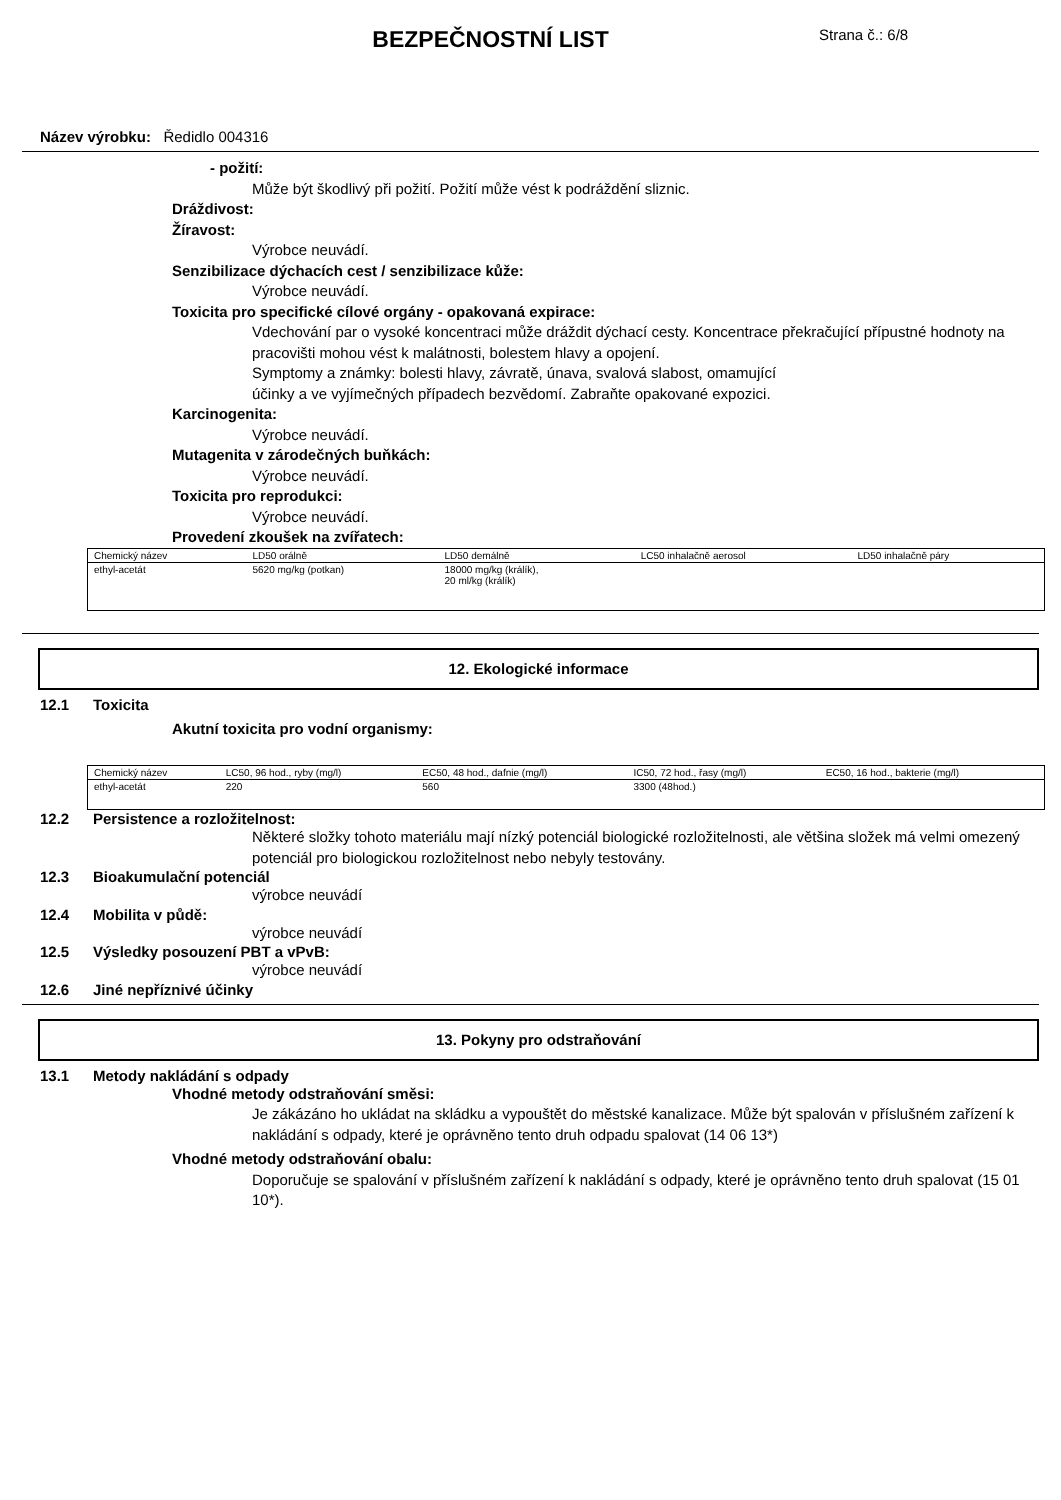BEZPEČNOSTNÍ LIST
Strana č.: 6/8
Název výrobku: Ředidlo 004316
- požití:
Může být škodlivý při požití. Požití může vést k podráždění sliznic.
Dráždivost:
Žíravost:
Výrobce neuvádí.
Senzibilizace dýchacích cest / senzibilizace kůže:
Výrobce neuvádí.
Toxicita pro specifické cílové orgány - opakovaná expirace:
Vdechování par o vysoké koncentraci může dráždit dýchací cesty. Koncentrace překračující přípustné hodnoty na pracovišti mohou vést k malátnosti, bolestem hlavy a opojení.
Symptomy a známky: bolesti hlavy, závratě, únava, svalová slabost, omamující
účinky a ve vyjímečných případech bezvědomí. Zabraňte opakované expozici.
Karcinogenita:
Výrobce neuvádí.
Mutagenita v zárodečných buňkách:
Výrobce neuvádí.
Toxicita pro reprodukci:
Výrobce neuvádí.
Provedení zkoušek na zvířatech:
| Chemický název | LD50 orálně | LD50 demálně | LC50 inhalačně aerosol | LD50 inhalačně páry |
| ethyl-acetát | 5620 mg/kg (potkan) | 18000 mg/kg (králík), 20 ml/kg (králík) | | |
12. Ekologické informace
12.1 Toxicita
Akutní toxicita pro vodní organismy:
| Chemický název | LC50, 96 hod., ryby (mg/l) | EC50, 48 hod., dafnie (mg/l) | IC50, 72 hod., řasy (mg/l) | EC50, 16 hod., bakterie (mg/l) |
| ethyl-acetát | 220 | 560 | 3300 (48hod.) | |
12.2 Persistence a rozložitelnost:
Některé složky tohoto materiálu mají nízký potenciál biologické rozložitelnosti, ale většina složek má velmi omezený potenciál pro biologickou rozložitelnost nebo nebyly testovány.
12.3 Bioakumulační potenciál
výrobce neuvádí
12.4 Mobilita v půdě:
výrobce neuvádí
12.5 Výsledky posouzení PBT a vPvB:
výrobce neuvádí
12.6 Jiné nepříznivé účinky
13. Pokyny pro odstraňování
13.1 Metody nakládání s odpady
Vhodné metody odstraňování směsi:
Je zákázáno ho ukládat na skládku a vypouštět do městské kanalizace. Může být spalován v příslušném zařízení k nakládání s odpady, které je oprávněno tento druh odpadu spalovat (14 06 13*)
Vhodné metody odstraňování obalu:
Doporučuje se spalování v příslušném zařízení k nakládání s odpady, které je oprávněno tento druh spalovat (15 01 10*).